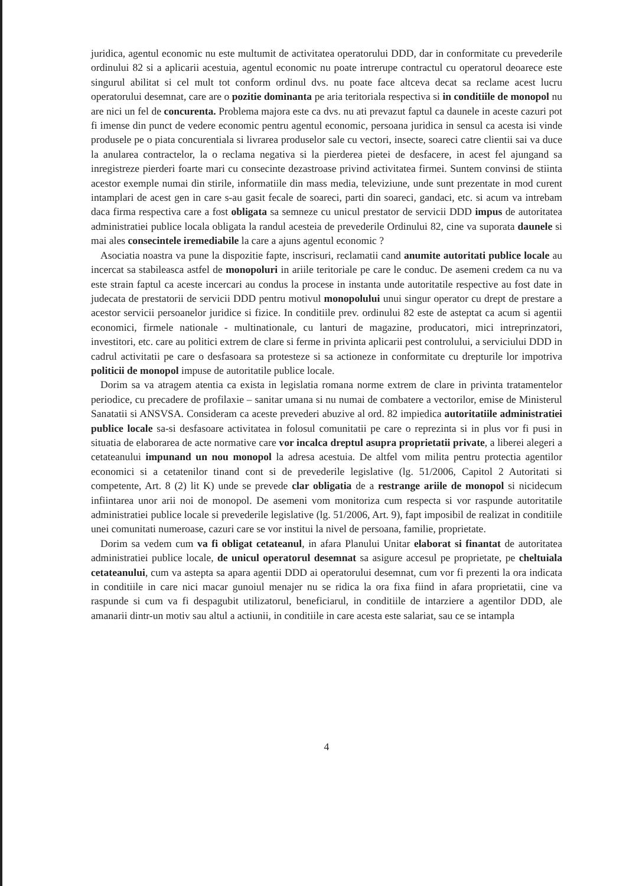juridica, agentul economic nu este multumit de activitatea operatorului DDD, dar in conformitate cu prevederile ordinului 82 si a aplicarii acestuia, agentul economic nu poate intrerupe contractul cu operatorul deoarece este singurul abilitat si cel mult tot conform ordinul dvs. nu poate face altceva decat sa reclame acest lucru operatorului desemnat, care are o pozitie dominanta pe aria teritoriala respectiva si in conditiile de monopol nu are nici un fel de concurenta. Problema majora este ca dvs. nu ati prevazut faptul ca daunele in aceste cazuri pot fi imense din punct de vedere economic pentru agentul economic, persoana juridica in sensul ca acesta isi vinde produsele pe o piata concurentiala si livrarea produselor sale cu vectori, insecte, soareci catre clientii sai va duce la anularea contractelor, la o reclama negativa si la pierderea pietei de desfacere, in acest fel ajungand sa inregistreze pierderi foarte mari cu consecinte dezastroase privind activitatea firmei. Suntem convinsi de stiinta acestor exemple numai din stirile, informatiile din mass media, televiziune, unde sunt prezentate in mod curent intamplari de acest gen in care s-au gasit fecale de soareci, parti din soareci, gandaci, etc. si acum va intrebam daca firma respectiva care a fost obligata sa semneze cu unicul prestator de servicii DDD impus de autoritatea administratiei publice locala obligata la randul acesteia de prevederile Ordinului 82, cine va suporata daunele si mai ales consecintele iremediabile la care a ajuns agentul economic ?
Asociatia noastra va pune la dispozitie fapte, inscrisuri, reclamatii cand anumite autoritati publice locale au incercat sa stabileasca astfel de monopoluri in ariile teritoriale pe care le conduc. De asemeni credem ca nu va este strain faptul ca aceste incercari au condus la procese in instanta unde autoritatile respective au fost date in judecata de prestatorii de servicii DDD pentru motivul monopolului unui singur operator cu drept de prestare a acestor servicii persoanelor juridice si fizice. In conditiile prev. ordinului 82 este de asteptat ca acum si agentii economici, firmele nationale - multinationale, cu lanturi de magazine, producatori, mici intreprinzatori, investitori, etc. care au politici extrem de clare si ferme in privinta aplicarii pest controlului, a serviciului DDD in cadrul activitatii pe care o desfasoara sa protesteze si sa actioneze in conformitate cu drepturile lor impotriva politicii de monopol impuse de autoritatile publice locale.
Dorim sa va atragem atentia ca exista in legislatia romana norme extrem de clare in privinta tratamentelor periodice, cu precadere de profilaxie – sanitar umana si nu numai de combatere a vectorilor, emise de Ministerul Sanatatii si ANSVSA. Consideram ca aceste prevederi abuzive al ord. 82 impiedica autoritatiile administratiei publice locale sa-si desfasoare activitatea in folosul comunitatii pe care o reprezinta si in plus vor fi pusi in situatia de elaborarea de acte normative care vor incalca dreptul asupra proprietatii private, a liberei alegeri a cetateanului impunand un nou monopol la adresa acestuia. De altfel vom milita pentru protectia agentilor economici si a cetatenilor tinand cont si de prevederile legislative (lg. 51/2006, Capitol 2 Autoritati si competente, Art. 8 (2) lit K) unde se prevede clar obligatia de a restrange ariile de monopol si nicidecum infiintarea unor arii noi de monopol. De asemeni vom monitoriza cum respecta si vor raspunde autoritatile administratiei publice locale si prevederile legislative (lg. 51/2006, Art. 9), fapt imposibil de realizat in conditiile unei comunitati numeroase, cazuri care se vor institui la nivel de persoana, familie, proprietate.
Dorim sa vedem cum va fi obligat cetateanul, in afara Planului Unitar elaborat si finantat de autoritatea administratiei publice locale, de unicul operatorul desemnat sa asigure accesul pe proprietate, pe cheltuiala cetateanului, cum va astepta sa apara agentii DDD ai operatorului desemnat, cum vor fi prezenti la ora indicata in conditiile in care nici macar gunoiul menajer nu se ridica la ora fixa fiind in afara proprietatii, cine va raspunde si cum va fi despagubit utilizatorul, beneficiarul, in conditiile de intarziere a agentilor DDD, ale amanarii dintr-un motiv sau altul a actiunii, in conditiile in care acesta este salariat, sau ce se intampla
4